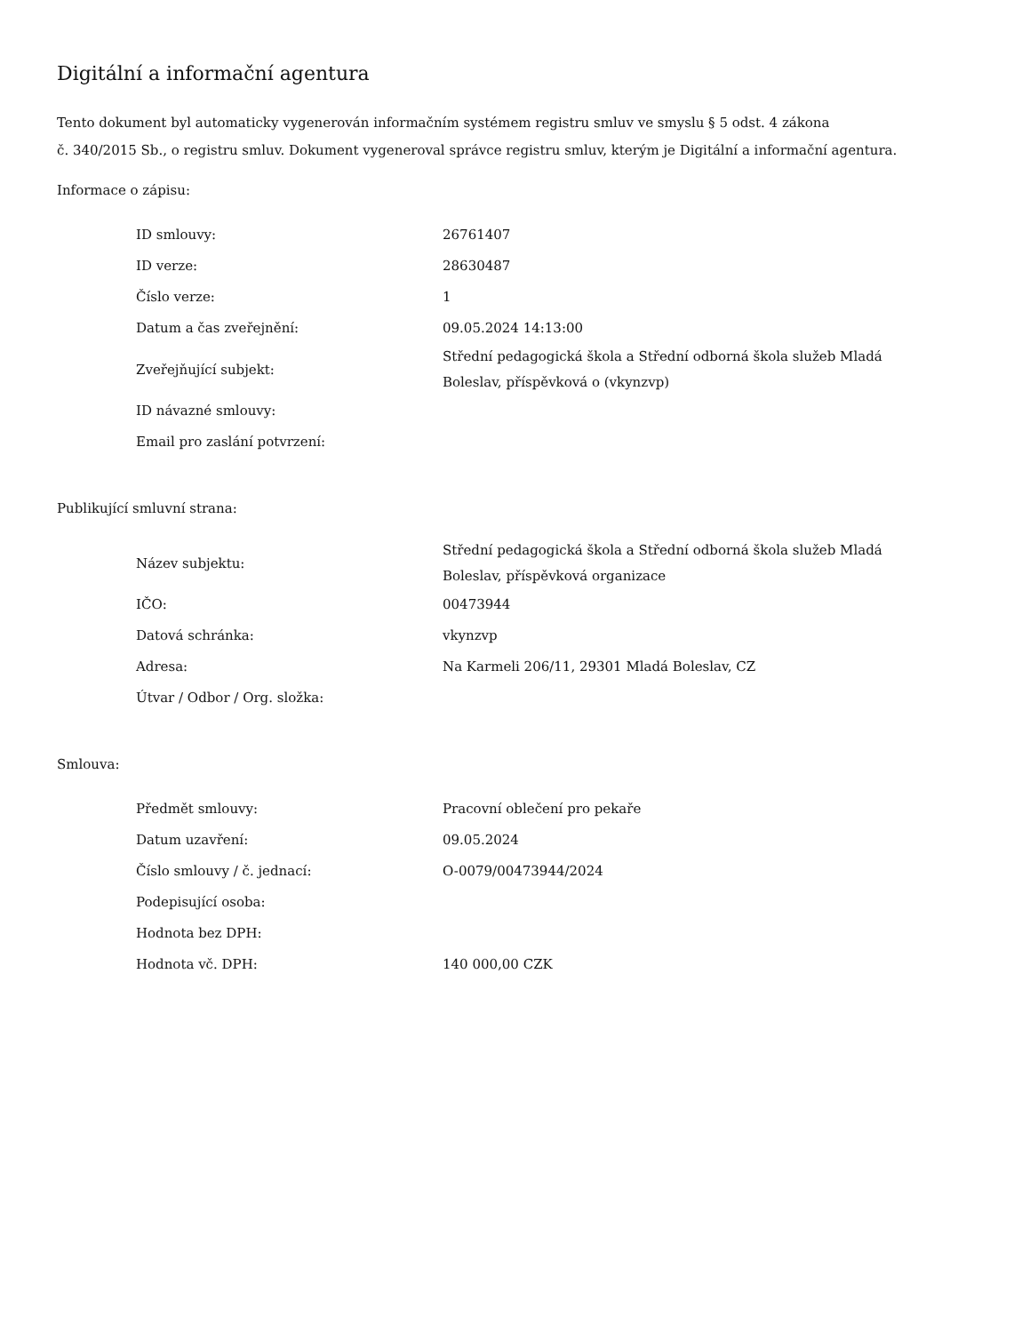Digitální a informační agentura
Tento dokument byl automaticky vygenerován informačním systémem registru smluv ve smyslu § 5 odst. 4 zákona
č. 340/2015 Sb., o registru smluv. Dokument vygeneroval správce registru smluv, kterým je Digitální a informační agentura.
Informace o zápisu:
| ID smlouvy: | 26761407 |
| ID verze: | 28630487 |
| Číslo verze: | 1 |
| Datum a čas zveřejnění: | 09.05.2024 14:13:00 |
| Zveřejňující subjekt: | Střední pedagogická škola a Střední odborná škola služeb Mladá Boleslav, příspěvková o (vkynzvp) |
| ID návazné smlouvy: | |
| Email pro zaslání potvrzení: | |
Publikující smluvní strana:
| Název subjektu: | Střední pedagogická škola a Střední odborná škola služeb Mladá Boleslav, příspěvková organizace |
| IČO: | 00473944 |
| Datová schránka: | vkynzvp |
| Adresa: | Na Karmeli 206/11, 29301 Mladá Boleslav, CZ |
| Útvar / Odbor / Org. složka: | |
Smlouva:
| Předmět smlouvy: | Pracovní oblečení pro pekaře |
| Datum uzavření: | 09.05.2024 |
| Číslo smlouvy / č. jednací: | O-0079/00473944/2024 |
| Podepisující osoba: | |
| Hodnota bez DPH: | |
| Hodnota vč. DPH: | 140 000,00 CZK |